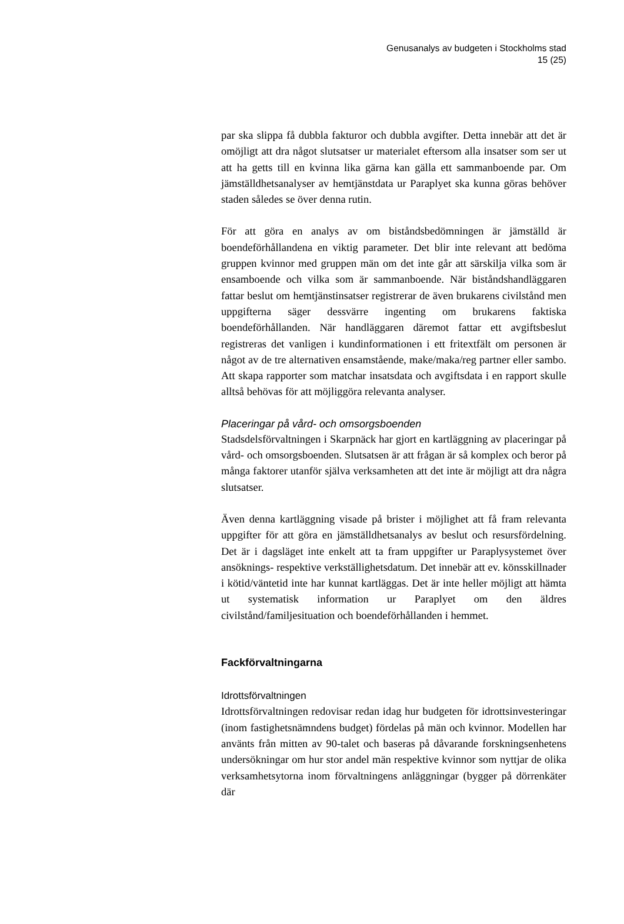Genusanalys av budgeten i Stockholms stad
15 (25)
par ska slippa få dubbla fakturor och dubbla avgifter. Detta innebär att det är omöjligt att dra något slutsatser ur materialet eftersom alla insatser som ser ut att ha getts till en kvinna lika gärna kan gälla ett sammanboende par. Om jämställdhetsanalyser av hemtjänstdata ur Paraplyet ska kunna göras behöver staden således se över denna rutin.
För att göra en analys av om biståndsbedömningen är jämställd är boendeförhållandena en viktig parameter. Det blir inte relevant att bedöma gruppen kvinnor med gruppen män om det inte går att särskilja vilka som är ensamboende och vilka som är sammanboende. När biståndshandläggaren fattar beslut om hemtjänstinsatser registrerar de även brukarens civilstånd men uppgifterna säger dessvärre ingenting om brukarens faktiska boendeförhållanden. När handläggaren däremot fattar ett avgiftsbeslut registreras det vanligen i kundinformationen i ett fritextfält om personen är något av de tre alternativen ensamstående, make/maka/reg partner eller sambo. Att skapa rapporter som matchar insatsdata och avgiftsdata i en rapport skulle alltså behövas för att möjliggöra relevanta analyser.
Placeringar på vård- och omsorgsboenden
Stadsdelsförvaltningen i Skarpnäck har gjort en kartläggning av placeringar på vård- och omsorgsboenden. Slutsatsen är att frågan är så komplex och beror på många faktorer utanför själva verksamheten att det inte är möjligt att dra några slutsatser.
Även denna kartläggning visade på brister i möjlighet att få fram relevanta uppgifter för att göra en jämställdhetsanalys av beslut och resursfördelning. Det är i dagsläget inte enkelt att ta fram uppgifter ur Paraplysystemet över ansöknings- respektive verkställighetsdatum. Det innebär att ev. könsskillnader i kötid/väntetid inte har kunnat kartläggas. Det är inte heller möjligt att hämta ut systematisk information ur Paraplyet om den äldres civilstånd/familjesituation och boendeförhållanden i hemmet.
Fackförvaltningarna
Idrottsförvaltningen
Idrottsförvaltningen redovisar redan idag hur budgeten för idrottsinvesteringar (inom fastighetsnämndens budget) fördelas på män och kvinnor. Modellen har använts från mitten av 90-talet och baseras på dåvarande forskningsenhetens undersökningar om hur stor andel män respektive kvinnor som nyttjar de olika verksamhetsytorna inom förvaltningens anläggningar (bygger på dörrenkäter där